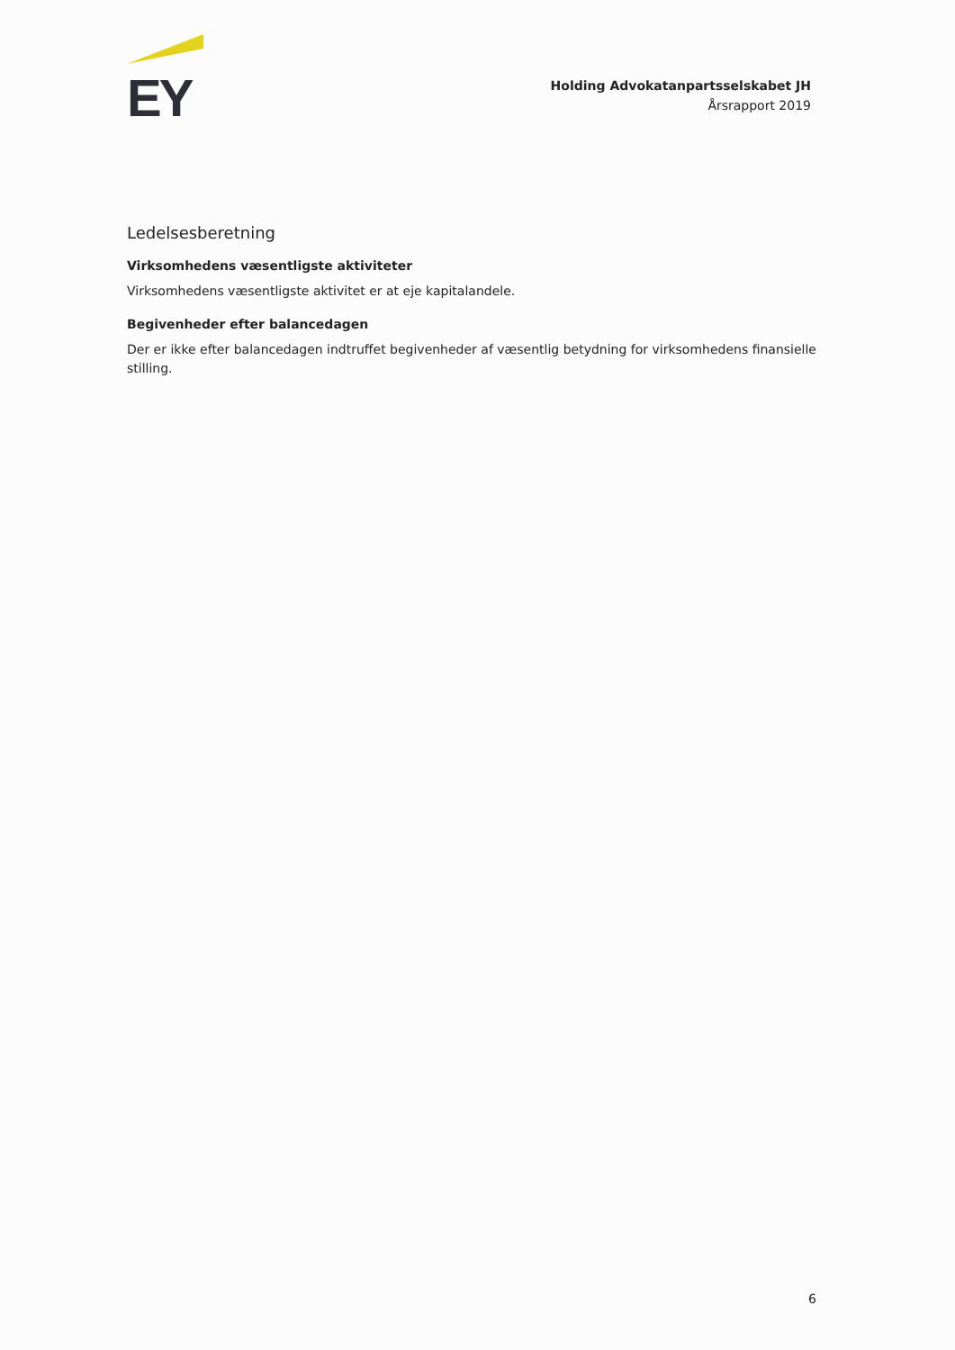EY
Holding Advokatanpartsselskabet JH
Årsrapport 2019
Ledelsesberetning
Virksomhedens væsentligste aktiviteter
Virksomhedens væsentligste aktivitet er at eje kapitalandele.
Begivenheder efter balancedagen
Der er ikke efter balancedagen indtruffet begivenheder af væsentlig betydning for virksomhedens finansielle stilling.
6